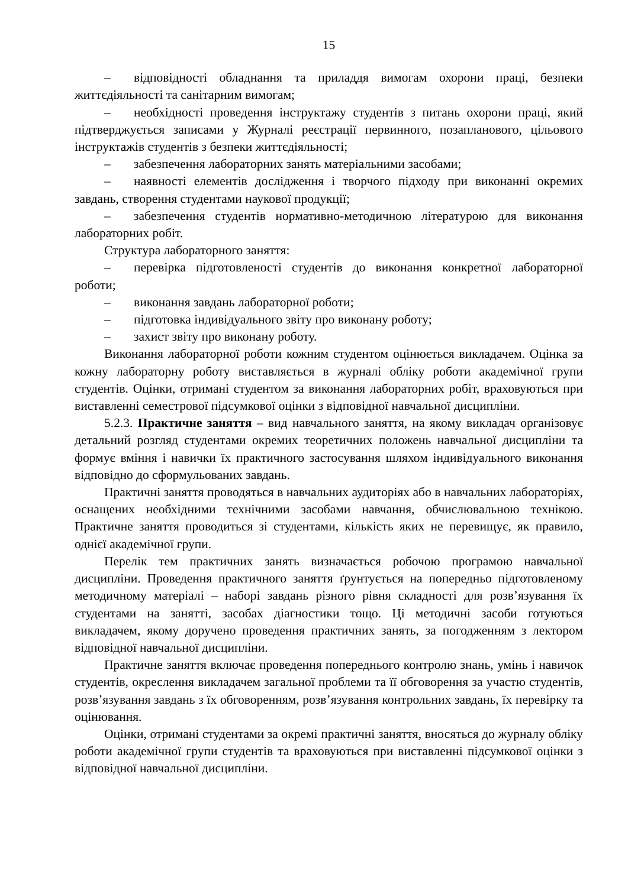15
– відповідності обладнання та приладдя вимогам охорони праці, безпеки життєдіяльності та санітарним вимогам;
– необхідності проведення інструктажу студентів з питань охорони праці, який підтверджується записами у Журналі реєстрації первинного, позапланового, цільового інструктажів студентів з безпеки життєдіяльності;
– забезпечення лабораторних занять матеріальними засобами;
– наявності елементів дослідження і творчого підходу при виконанні окремих завдань, створення студентами наукової продукції;
– забезпечення студентів нормативно-методичною літературою для виконання лабораторних робіт.
Структура лабораторного заняття:
– перевірка підготовленості студентів до виконання конкретної лабораторної роботи;
– виконання завдань лабораторної роботи;
– підготовка індивідуального звіту про виконану роботу;
– захист звіту про виконану роботу.
Виконання лабораторної роботи кожним студентом оцінюється викладачем. Оцінка за кожну лабораторну роботу виставляється в журналі обліку роботи академічної групи студентів. Оцінки, отримані студентом за виконання лабораторних робіт, враховуються при виставленні семестрової підсумкової оцінки з відповідної навчальної дисципліни.
5.2.3. Практичне заняття – вид навчального заняття, на якому викладач організовує детальний розгляд студентами окремих теоретичних положень навчальної дисципліни та формує вміння і навички їх практичного застосування шляхом індивідуального виконання відповідно до сформульованих завдань.
Практичні заняття проводяться в навчальних аудиторіях або в навчальних лабораторіях, оснащених необхідними технічними засобами навчання, обчислювальною технікою. Практичне заняття проводиться зі студентами, кількість яких не перевищує, як правило, однієї академічної групи.
Перелік тем практичних занять визначається робочою програмою навчальної дисципліни. Проведення практичного заняття ґрунтується на попередньо підготовленому методичному матеріалі – наборі завдань різного рівня складності для розв’язування їх студентами на занятті, засобах діагностики тощо. Ці методичні засоби готуються викладачем, якому доручено проведення практичних занять, за погодженням з лектором відповідної навчальної дисципліни.
Практичне заняття включає проведення попереднього контролю знань, умінь і навичок студентів, окреслення викладачем загальної проблеми та її обговорення за участю студентів, розв’язування завдань з їх обговоренням, розв’язування контрольних завдань, їх перевірку та оцінювання.
Оцінки, отримані студентами за окремі практичні заняття, вносяться до журналу обліку роботи академічної групи студентів та враховуються при виставленні підсумкової оцінки з відповідної навчальної дисципліни.